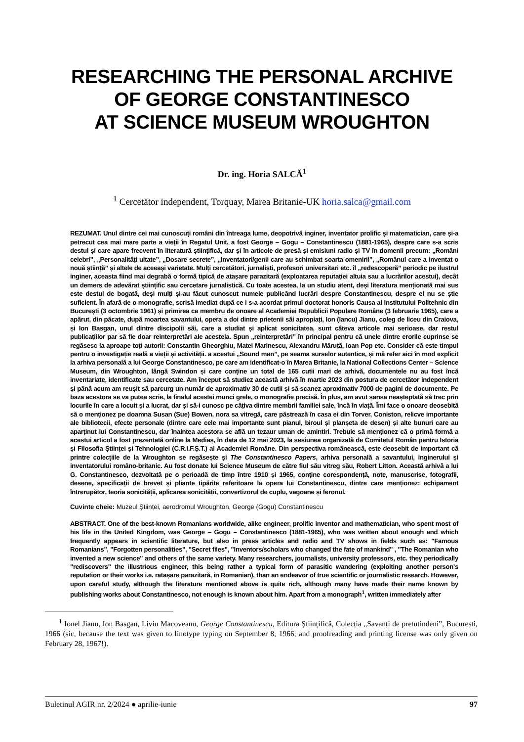RESEARCHING THE PERSONAL ARCHIVE
OF GEORGE CONSTANTINESCO
AT SCIENCE MUSEUM WROUGHTON
Dr. ing. Horia SALCĂ<sup>1</sup>
<sup>1</sup> Cercetător independent, Torquay, Marea Britanie-UK horia.salca@gmail.com
REZUMAT. Unul dintre cei mai cunoscuți români din întreaga lume, deopotrivă inginer, inventator prolific și matematician, care și-a petrecut cea mai mare parte a vieții în Regatul Unit, a fost George – Gogu – Constantinescu (1881-1965), despre care s-a scris destul și care apare frecvent în literatură științifică, dar și în articole de presă și emisiuni radio și TV în domenii precum: „Români celebri”, „Personalități uitate”, „Dosare secrete”, „Inventatori/genii care au schimbat soarta omenirii”, „Românul care a inventat o nouă știință” și altele de aceeași varietate. Mulți cercetători, jurnaliști, profesori universitari etc. îl „redescoperă” periodic pe ilustrul inginer, aceasta fiind mai degrabă o formă tipică de atașare parazitară (exploatarea reputației altuia sau a lucrărilor acestui), decât un demers de adevărat științific sau cercetare jurnalistică. Cu toate acestea, la un studiu atent, deși literatura menționată mai sus este destul de bogată, deși mulți și-au făcut cunoscut numele publicând lucrări despre Constantinescu, despre el nu se știe suficient. În afară de o monografie, scrisă imediat după ce i s-a acordat primul doctorat honoris Causa al Institutului Politehnic din București (3 octombrie 1961) și primirea ca membru de onoare al Academiei Republicii Populare Române (3 februarie 1965), care a apărut, din păcate, după moartea savantului, opera a doi dintre prietenii săi apropiați, Ion (Iancu) Jianu, coleg de liceu din Craiova, și Ion Basgan, unul dintre discipolii săi, care a studiat și aplicat sonicitatea, sunt câteva articole mai serioase, dar restul publicațiilor par să fie doar reinterpretări ale acestela. Spun „reinterpretări” în principal pentru că unele dintre erorile cuprinse se regăsesc la aproape toți autorii: Constantin Gheorghiu, Matei Marinescu, Alexandru Măruță, Ioan Pop etc. Consider că este timpul pentru o investigație reală a vieții și activității. a acestui „Sound man”, pe seama surselor autentice, și mă refer aici în mod explicit la arhiva personală a lui George Constantinesco, pe care am identificat-o în Marea Britanie, la National Collections Center – Science Museum, din Wroughton, lângă Swindon și care conține un total de 165 cutii mari de arhivă, documentele nu au fost încă inventariate, identificate sau cercetate. Am început să studiez această arhivă în martie 2023 din postura de cercetător independent și până acum am reușit să parcurg un număr de aproximativ 30 de cutii și să scanez aproximativ 7000 de pagini de documente. Pe baza acestora se va putea scrie, la finalul acestei munci grele, o monografie precisă. În plus, am avut șansa neașteptată să trec prin locurile în care a locuit și a lucrat, dar și să-i cunosc pe câțiva dintre membrii familiei sale, încă în viață. Îmi face o onoare deosebită să o menționez pe doamna Susan (Sue) Bowen, nora sa vitregă, care păstrează în casa ei din Torver, Coniston, relicve importante ale bibliotecii, efecte personale (dintre care cele mai importante sunt pianul, biroul și planșeta de desen) și alte bunuri care au aparținut lui Constantinescu, dar înaintea acestora se află un tezaur uman de amintiri. Trebuie să menționez că o primă formă a acestui articol a fost prezentată online la Mediaș, în data de 12 mai 2023, la sesiunea organizată de Comitetul Român pentru Istoria și Filosofia Științei și Tehnologiei (C.R.I.F.Ș.T.) al Academiei Române. Din perspectiva românească, este deosebit de important că printre colecțiile de la Wroughton se regăsește și The Constantinesco Papers, arhiva personală a savantului, inginerului și inventatorului româno-britanic. Au fost donate lui Science Museum de către fiul său vitreg său, Robert Litton. Această arhivă a lui G. Constantinesco, dezvoltată pe o perioadă de timp între 1910 și 1965, conține corespondență, note, manuscrise, fotografii, desene, specificații de brevet și pliante tipărite referitoare la opera lui Constantinescu, dintre care menționez: echipament întrerupător, teoria sonicității, aplicarea sonicității, convertizorul de cuplu, vagoane și feronul.
Cuvinte cheie: Muzeul Științei, aerodromul Wroughton, George (Gogu) Constantinescu
ABSTRACT. One of the best-known Romanians worldwide, alike engineer, prolific inventor and mathematician, who spent most of his life in the United Kingdom, was George – Gogu – Constantinesco (1881-1965), who was written about enough and which frequently appears in scientific literature, but also in press articles and radio and TV shows in fields such as: "Famous Romanians", "Forgotten personalities", "Secret files", "Inventors/scholars who changed the fate of mankind" , "The Romanian who invented a new science" and others of the same variety. Many researchers, journalists, university professors, etc. they periodically "rediscovers" the illustrious engineer, this being rather a typical form of parasitic wandering (exploiting another person's reputation or their works i.e. ratașare parazitară, in Romanian), than an endeavor of true scientific or journalistic research. However, upon careful study, although the literature mentioned above is quite rich, although many have made their name known by publishing works about Constantinesco, not enough is known about him. Apart from a monograph<sup>1</sup>, written immediately after
<sup>1</sup> Ionel Jianu, Ion Basgan, Liviu Macoveanu, George Constantinescu, Editura Științifică, Colecția „Savanți de pretutindeni”, București, 1966 (sic, because the text was given to linotype typing on September 8, 1966, and proofreading and printing license was only given on February 28, 1967!).
Buletinul AGIR nr. 2/2024 ● aprilie-iunie 97